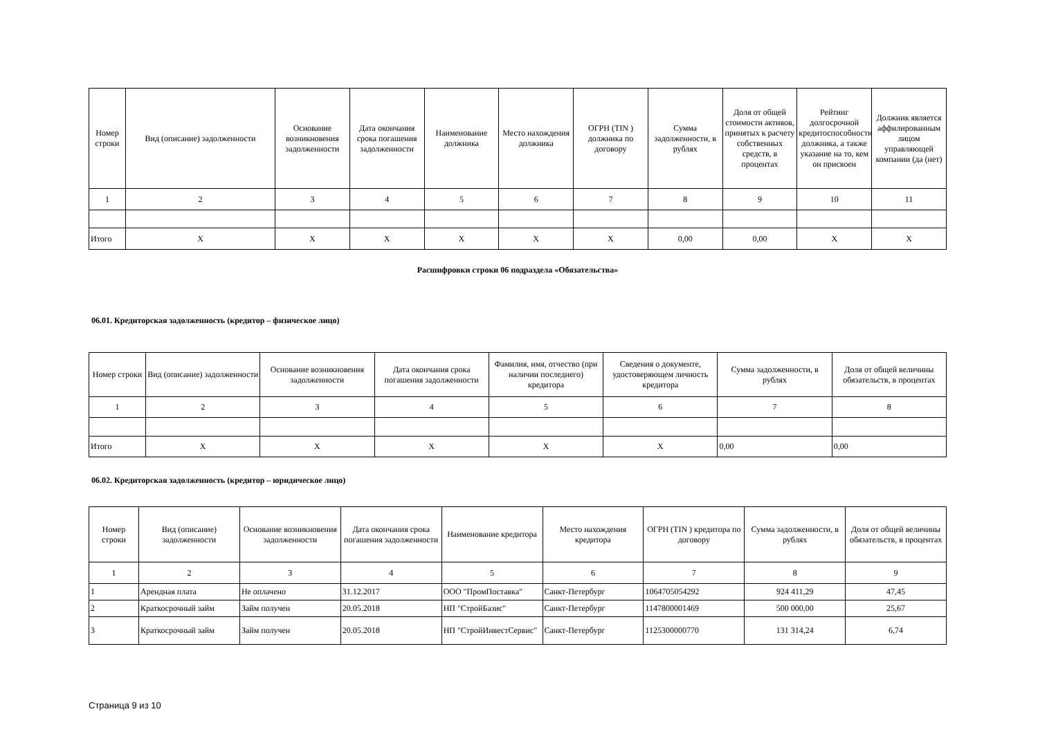| Номер строки | Вид (описание) задолженности | Основание возникновения задолженности | Дата окончания срока погашения задолженности | Наименование должника | Место нахождения должника | ОГРН (TIN ) должника по договору | Сумма задолженности, в рублях | Доля от общей стоимости активов, принятых к расчету собственных средств, в процентах | Рейтинг долгосрочной кредитоспособности должника, а также указание на то, кем он присвоен | Должник является аффилированным лицом управляющей компании (да (нет) |
| --- | --- | --- | --- | --- | --- | --- | --- | --- | --- | --- |
| 1 | 2 | 3 | 4 | 5 | 6 | 7 | 8 | 9 | 10 | 11 |
| Итого | X | X | X | X | X | X | 0,00 | 0,00 | X | X |
Расшифровки строки 06 подраздела «Обязательства»
06.01. Кредиторская задолженность (кредитор – физическое лицо)
| Номер строки | Вид (описание) задолженности | Основание возникновения задолженности | Дата окончания срока погашения задолженности | Фамилия, имя, отчество (при наличии последнего) кредитора | Сведения о документе, удостоверяющем личность кредитора | Сумма задолженности, в рублях | Доля от общей величины обязательств, в процентах |
| --- | --- | --- | --- | --- | --- | --- | --- |
| 1 | 2 | 3 | 4 | 5 | 6 | 7 | 8 |
| Итого | X | X | X | X | X | 0,00 | 0,00 |
06.02. Кредиторская задолженность (кредитор – юридическое лицо)
| Номер строки | Вид (описание) задолженности | Основание возникновения задолженности | Дата окончания срока погашения задолженности | Наименование кредитора | Место нахождения кредитора | ОГРН (TIN ) кредитора по договору | Сумма задолженности, в рублях | Доля от общей величины обязательств, в процентах |
| --- | --- | --- | --- | --- | --- | --- | --- | --- |
| 1 | 2 | 3 | 4 | 5 | 6 | 7 | 8 | 9 |
| 1 | Арендная плата | Не оплачено | 31.12.2017 | ООО "ПромПоставка" | Санкт-Петербург | 1064705054292 | 924 411,29 | 47,45 |
| 2 | Краткосрочный займ | Займ получен | 20.05.2018 | НП "СтройБазис" | Санкт-Петербург | 1147800001469 | 500 000,00 | 25,67 |
| 3 | Краткосрочный займ | Займ получен | 20.05.2018 | НП "СтройИнвестСервис" | Санкт-Петербург | 1125300000770 | 131 314,24 | 6,74 |
Страница 9 из 10